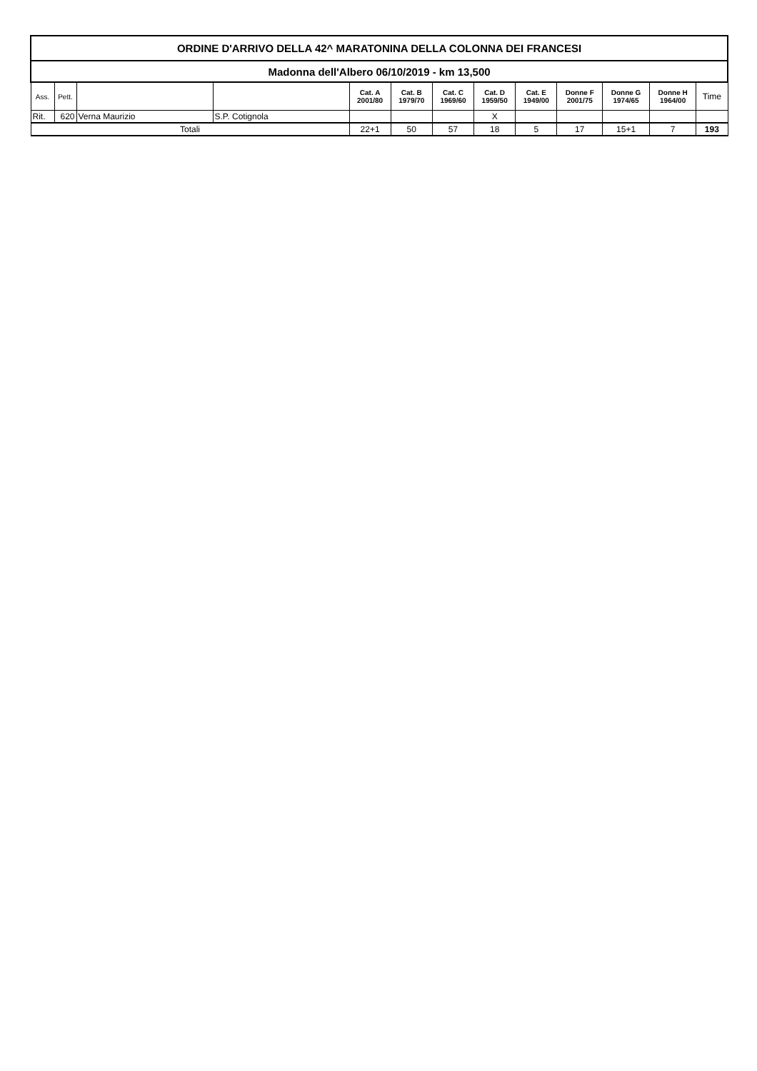| ORDINE D'ARRIVO DELLA 42^ MARATONINA DELLA COLONNA DEI FRANCESI | | | | | | | | | | | | |
| Madonna dell'Albero 06/10/2019 - km 13,500 | | | | | | | | | | | | |
| Ass. | Pett. | | | Cat. A 2001/80 | Cat. B 1979/70 | Cat. C 1969/60 | Cat. D 1959/50 | Cat. E 1949/00 | Donne F 2001/75 | Donne G 1974/65 | Donne H 1964/00 | Time |
| Rit. | 620 | Verna Maurizio | S.P. Cotignola | | | | X | | | | | |
| Totali | | | | 22+1 | 50 | 57 | 18 | 5 | 17 | 15+1 | 7 | 193 |